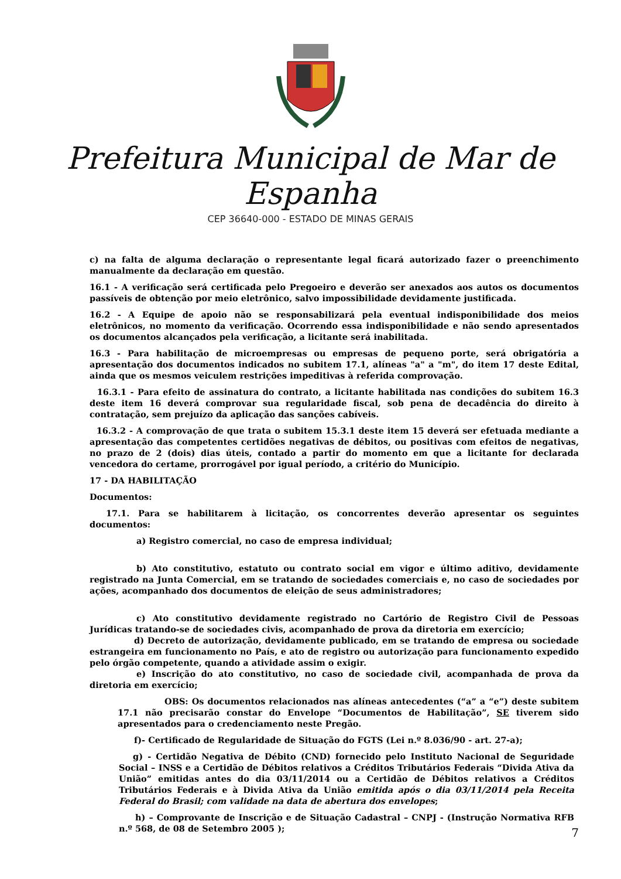Prefeitura Municipal de Mar de Espanha
CEP 36640-000 - ESTADO DE MINAS GERAIS
c) na falta de alguma declaração o representante legal ficará autorizado fazer o preenchimento manualmente da declaração em questão.
16.1 - A verificação será certificada pelo Pregoeiro e deverão ser anexados aos autos os documentos passíveis de obtenção por meio eletrônico, salvo impossibilidade devidamente justificada.
16.2 - A Equipe de apoio não se responsabilizará pela eventual indisponibilidade dos meios eletrônicos, no momento da verificação. Ocorrendo essa indisponibilidade e não sendo apresentados os documentos alcançados pela verificação, a licitante será inabilitada.
16.3 - Para habilitação de microempresas ou empresas de pequeno porte, será obrigatória a apresentação dos documentos indicados no subitem 17.1, alíneas "a" a "m", do item 17 deste Edital, ainda que os mesmos veiculem restrições impeditivas à referida comprovação.
16.3.1 - Para efeito de assinatura do contrato, a licitante habilitada nas condições do subitem 16.3 deste item 16 deverá comprovar sua regularidade fiscal, sob pena de decadência do direito à contratação, sem prejuízo da aplicação das sanções cabíveis.
16.3.2 - A comprovação de que trata o subitem 15.3.1 deste item 15 deverá ser efetuada mediante a apresentação das competentes certidões negativas de débitos, ou positivas com efeitos de negativas, no prazo de 2 (dois) dias úteis, contado a partir do momento em que a licitante for declarada vencedora do certame, prorrogável por igual período, a critério do Município.
17 - DA HABILITAÇÃO
Documentos:
17.1. Para se habilitarem à licitação, os concorrentes deverão apresentar os seguintes documentos:
a) Registro comercial, no caso de empresa individual;
b) Ato constitutivo, estatuto ou contrato social em vigor e último aditivo, devidamente registrado na Junta Comercial, em se tratando de sociedades comerciais e, no caso de sociedades por ações, acompanhado dos documentos de eleição de seus administradores;
c) Ato constitutivo devidamente registrado no Cartório de Registro Civil de Pessoas Jurídicas tratando-se de sociedades civis, acompanhado de prova da diretoria em exercício;
d) Decreto de autorização, devidamente publicado, em se tratando de empresa ou sociedade estrangeira em funcionamento no País, e ato de registro ou autorização para funcionamento expedido pelo órgão competente, quando a atividade assim o exigir.
e) Inscrição do ato constitutivo, no caso de sociedade civil, acompanhada de prova da diretoria em exercício;
OBS: Os documentos relacionados nas alíneas antecedentes (“a” a “e”) deste subitem 17.1 não precisarão constar do Envelope “Documentos de Habilitação”, SE tiverem sido apresentados para o credenciamento neste Pregão.
f)- Certificado de Regularidade de Situação do FGTS (Lei n.º 8.036/90 - art. 27-a);
g) - Certidão Negativa de Débito (CND) fornecido pelo Instituto Nacional de Seguridade Social – INSS e a Certidão de Débitos relativos a Créditos Tributários Federais “Divida Ativa da União” emitidas antes do dia 03/11/2014 ou a Certidão de Débitos relativos a Créditos Tributários Federais e à Divida Ativa da União emitida após o dia 03/11/2014 pela Receita Federal do Brasil; com validade na data de abertura dos envelopes;
h) – Comprovante de Inscrição e de Situação Cadastral – CNPJ - (Instrução Normativa RFB n.º 568, de 08 de Setembro 2005 );
7